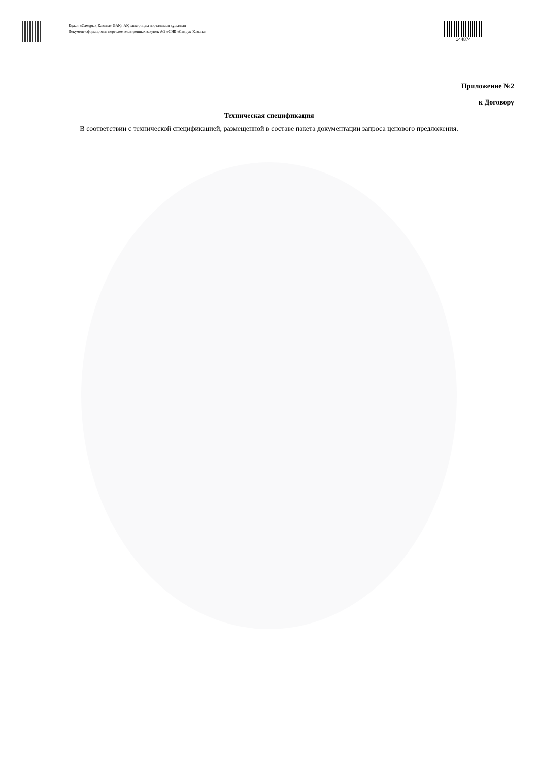Құжат «Самұрық-Қазына» ӘАҚ» АҚ электронды порталымен құрылған
Документ сформирован порталом электронных закупок АО «ФНБ «Самрук-Казына»
144874
Приложение №2
к Договору
Техническая спецификация
В соответствии с технической спецификацией, размещенной в составе пакета документации запроса ценового предложения.